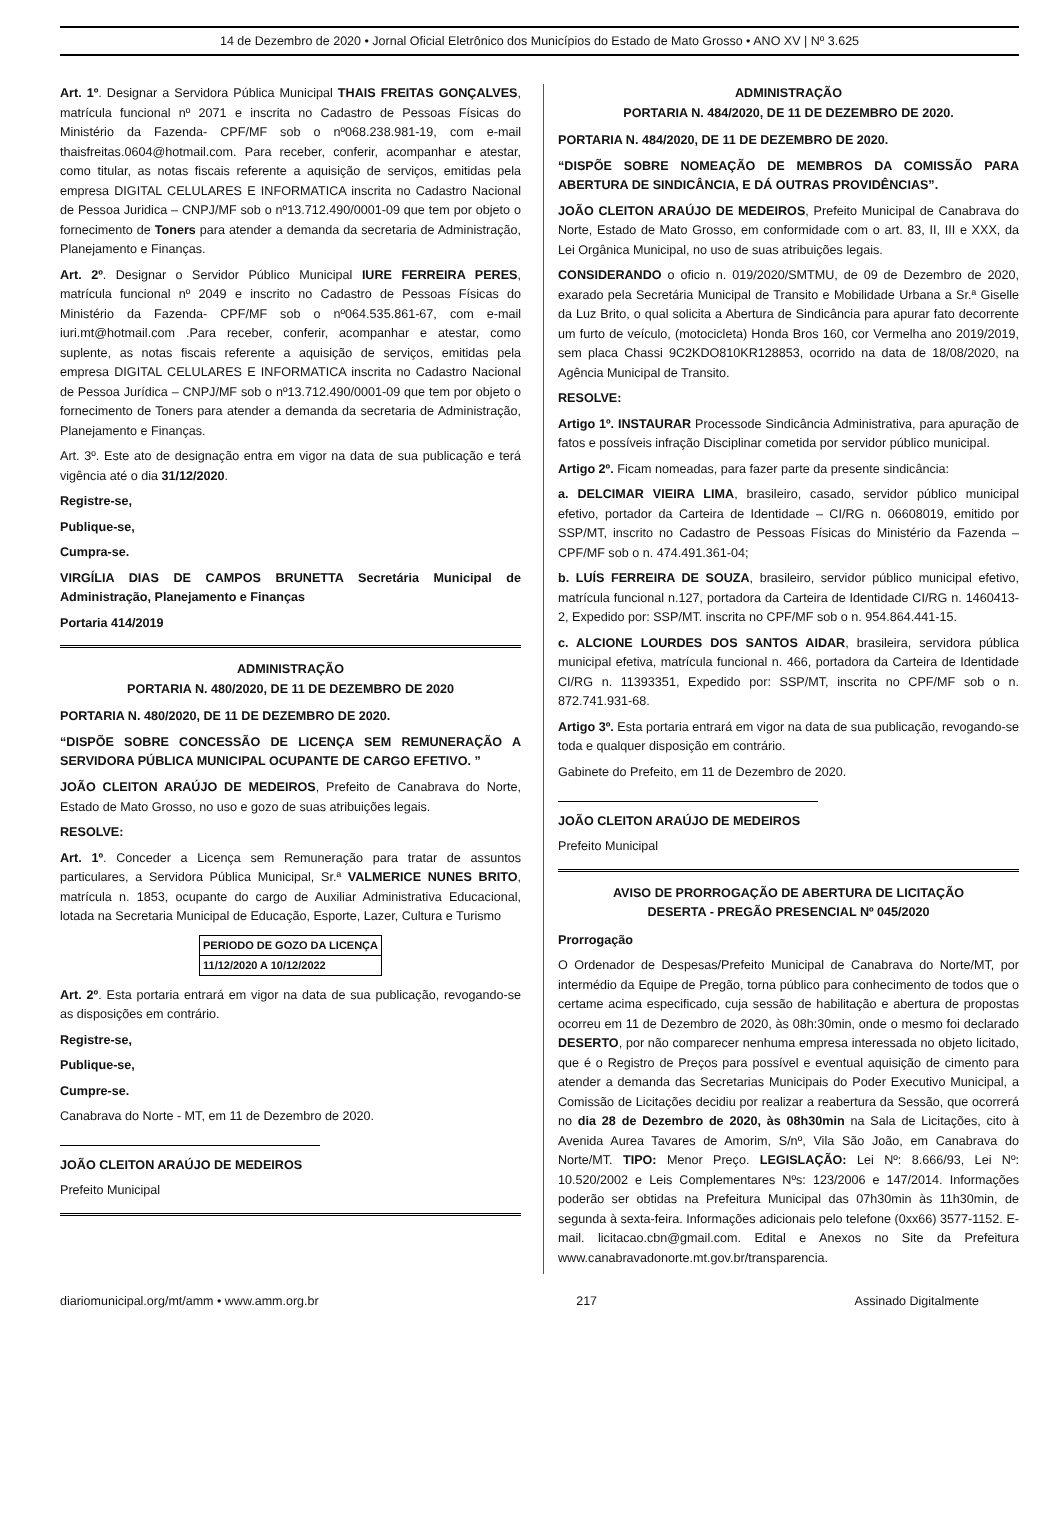14 de Dezembro de 2020 • Jornal Oficial Eletrônico dos Municípios do Estado de Mato Grosso • ANO XV | Nº 3.625
Art. 1º. Designar a Servidora Pública Municipal THAIS FREITAS GONÇALVES, matrícula funcional nº 2071 e inscrita no Cadastro de Pessoas Físicas do Ministério da Fazenda- CPF/MF sob o nº068.238.981-19, com e-mail thaisfreitas.0604@hotmail.com. Para receber, conferir, acompanhar e atestar, como titular, as notas fiscais referente a aquisição de serviços, emitidas pela empresa DIGITAL CELULARES E INFORMATICA inscrita no Cadastro Nacional de Pessoa Juridica – CNPJ/MF sob o nº13.712.490/0001-09 que tem por objeto o fornecimento de Toners para atender a demanda da secretaria de Administração, Planejamento e Finanças.
Art. 2º. Designar o Servidor Público Municipal IURE FERREIRA PERES, matrícula funcional nº 2049 e inscrito no Cadastro de Pessoas Físicas do Ministério da Fazenda- CPF/MF sob o nº064.535.861-67, com e-mail iuri.mt@hotmail.com .Para receber, conferir, acompanhar e atestar, como suplente, as notas fiscais referente a aquisição de serviços, emitidas pela empresa DIGITAL CELULARES E INFORMATICA inscrita no Cadastro Nacional de Pessoa Jurídica – CNPJ/MF sob o nº13.712.490/0001-09 que tem por objeto o fornecimento de Toners para atender a demanda da secretaria de Administração, Planejamento e Finanças.
Art. 3º. Este ato de designação entra em vigor na data de sua publicação e terá vigência até o dia 31/12/2020.
Registre-se,
Publique-se,
Cumpra-se.
VIRGÍLIA DIAS DE CAMPOS BRUNETTA Secretária Municipal de Administração, Planejamento e Finanças
Portaria 414/2019
ADMINISTRAÇÃO
PORTARIA N. 480/2020, DE 11 DE DEZEMBRO DE 2020
PORTARIA N. 480/2020, DE 11 DE DEZEMBRO DE 2020.
“DISPÕE SOBRE CONCESSÃO DE LICENÇA SEM REMUNERAÇÃO A SERVIDORA PÚBLICA MUNICIPAL OCUPANTE DE CARGO EFETIVO. ”
JOÃO CLEITON ARAÚJO DE MEDEIROS, Prefeito de Canabrava do Norte, Estado de Mato Grosso, no uso e gozo de suas atribuições legais.
RESOLVE:
Art. 1º. Conceder a Licença sem Remuneração para tratar de assuntos particulares, a Servidora Pública Municipal, Sr.ª VALMERICE NUNES BRITO, matrícula n. 1853, ocupante do cargo de Auxiliar Administrativa Educacional, lotada na Secretaria Municipal de Educação, Esporte, Lazer, Cultura e Turismo
| PERIODO DE GOZO DA LICENÇA |
| 11/12/2020 A 10/12/2022 |
Art. 2º. Esta portaria entrará em vigor na data de sua publicação, revogando-se as disposições em contrário.
Registre-se,
Publique-se,
Cumpre-se.
Canabrava do Norte - MT, em 11 de Dezembro de 2020.
JOÃO CLEITON ARAÚJO DE MEDEIROS
Prefeito Municipal
ADMINISTRAÇÃO
PORTARIA N. 484/2020, DE 11 DE DEZEMBRO DE 2020.
PORTARIA N. 484/2020, DE 11 DE DEZEMBRO DE 2020.
“DISPÕE SOBRE NOMEAÇÃO DE MEMBROS DA COMISSÃO PARA ABERTURA DE SINDICÂNCIA, E DÁ OUTRAS PROVIDÊNCIAS”.
JOÃO CLEITON ARAÚJO DE MEDEIROS, Prefeito Municipal de Canabrava do Norte, Estado de Mato Grosso, em conformidade com o art. 83, II, III e XXX, da Lei Orgânica Municipal, no uso de suas atribuições legais.
CONSIDERANDO o oficio n. 019/2020/SMTMU, de 09 de Dezembro de 2020, exarado pela Secretária Municipal de Transito e Mobilidade Urbana a Sr.ª Giselle da Luz Brito, o qual solicita a Abertura de Sindicância para apurar fato decorrente um furto de veículo, (motocicleta) Honda Bros 160, cor Vermelha ano 2019/2019, sem placa Chassi 9C2KDO810KR128853, ocorrido na data de 18/08/2020, na Agência Municipal de Transito.
RESOLVE:
Artigo 1º. INSTAURAR Processode Sindicância Administrativa, para apuração de fatos e possíveis infração Disciplinar cometida por servidor público municipal.
Artigo 2º. Ficam nomeadas, para fazer parte da presente sindicância:
a. DELCIMAR VIEIRA LIMA, brasileiro, casado, servidor público municipal efetivo, portador da Carteira de Identidade – CI/RG n. 06608019, emitido por SSP/MT, inscrito no Cadastro de Pessoas Físicas do Ministério da Fazenda – CPF/MF sob o n. 474.491.361-04;
b. LUÍS FERREIRA DE SOUZA, brasileiro, servidor público municipal efetivo, matrícula funcional n.127, portadora da Carteira de Identidade CI/RG n. 1460413-2, Expedido por: SSP/MT. inscrita no CPF/MF sob o n. 954.864.441-15.
c. ALCIONE LOURDES DOS SANTOS AIDAR, brasileira, servidora pública municipal efetiva, matrícula funcional n. 466, portadora da Carteira de Identidade CI/RG n. 11393351, Expedido por: SSP/MT, inscrita no CPF/MF sob o n. 872.741.931-68.
Artigo 3º. Esta portaria entrará em vigor na data de sua publicação, revogando-se toda e qualquer disposição em contrário.
Gabinete do Prefeito, em 11 de Dezembro de 2020.
JOÃO CLEITON ARAÚJO DE MEDEIROS
Prefeito Municipal
AVISO DE PRORROGAÇÃO DE ABERTURA DE LICITAÇÃO
DESERTA - PREGÃO PRESENCIAL Nº 045/2020
Prorrogação
O Ordenador de Despesas/Prefeito Municipal de Canabrava do Norte/MT, por intermédio da Equipe de Pregão, torna público para conhecimento de todos que o certame acima especificado, cuja sessão de habilitação e abertura de propostas ocorreu em 11 de Dezembro de 2020, às 08h:30min, onde o mesmo foi declarado DESERTO, por não comparecer nenhuma empresa interessada no objeto licitado, que é o Registro de Preços para possível e eventual aquisição de cimento para atender a demanda das Secretarias Municipais do Poder Executivo Municipal, a Comissão de Licitações decidiu por realizar a reabertura da Sessão, que ocorrerá no dia 28 de Dezembro de 2020, às 08h30min na Sala de Licitações, cito à Avenida Aurea Tavares de Amorim, S/nº, Vila São João, em Canabrava do Norte/MT. TIPO: Menor Preço. LEGISLAÇÃO: Lei Nº: 8.666/93, Lei Nº: 10.520/2002 e Leis Complementares Nºs: 123/2006 e 147/2014. Informações poderão ser obtidas na Prefeitura Municipal das 07h30min às 11h30min, de segunda à sexta-feira. Informações adicionais pelo telefone (0xx66) 3577-1152. E-mail. licitacao.cbn@gmail.com. Edital e Anexos no Site da Prefeitura www.canabravadonorte.mt.gov.br/transparencia.
diariomunicipal.org/mt/amm • www.amm.org.br 217 Assinado Digitalmente